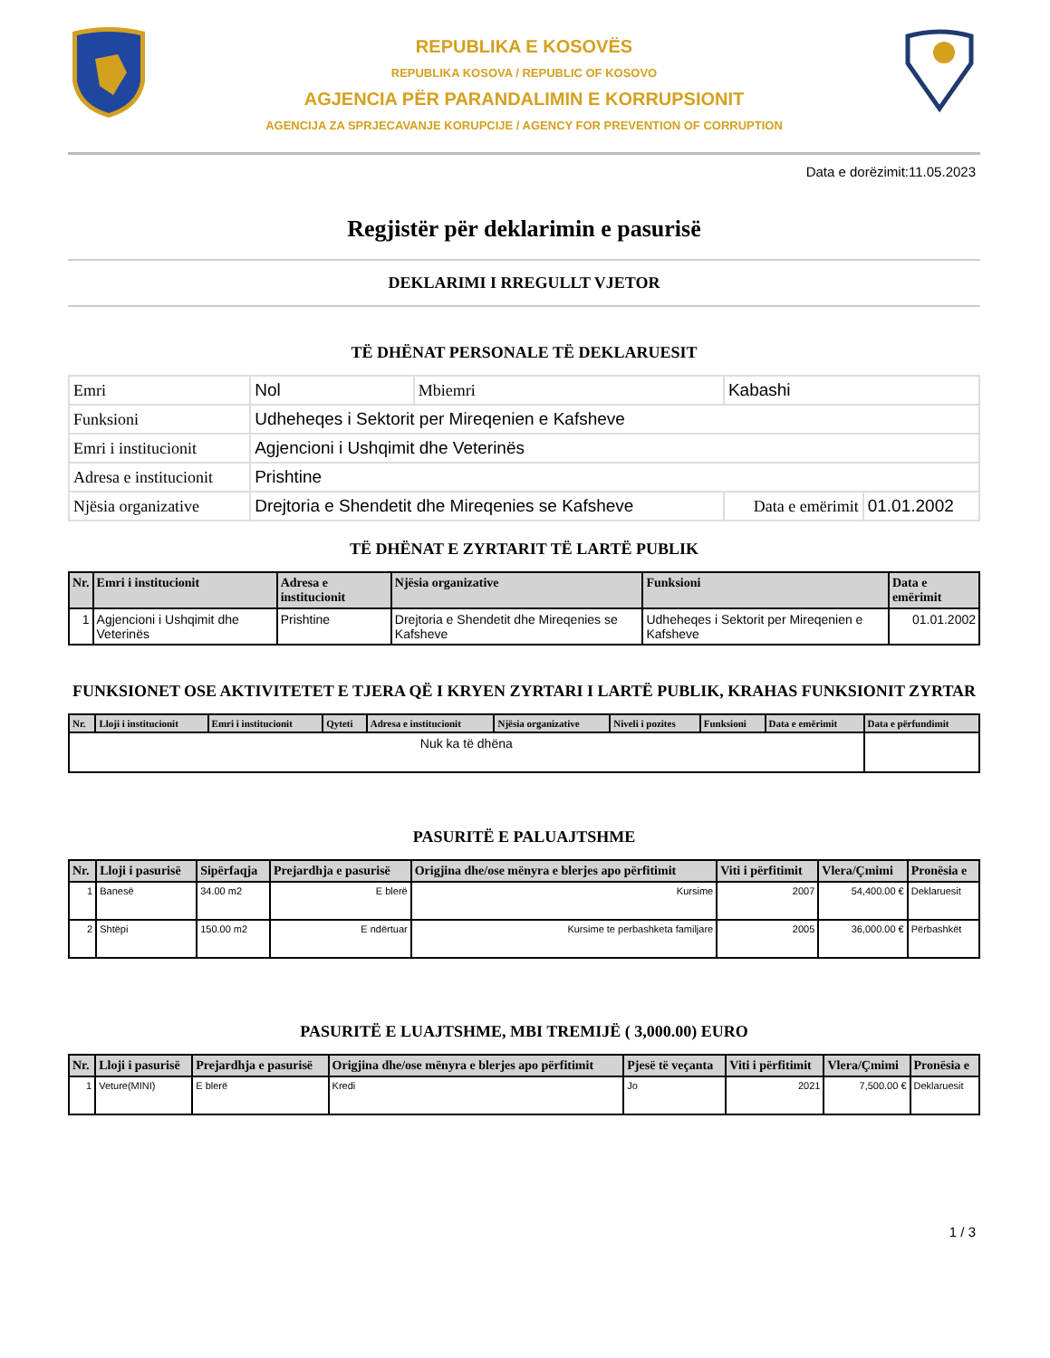REPUBLIKA E KOSOVËS
REPUBLIKA KOSOVA / REPUBLIC OF KOSOVO
AGJENCIA PËR PARANDALIMIN E KORRUPSIONIT
AGENCIJA ZA SPRJECAVANJE KORUPCIJE / AGENCY FOR PREVENTION OF CORRUPTION
Data e dorëzimit:11.05.2023
Regjistër për deklarimin e pasurisë
DEKLARIMI I RREGULLT VJETOR
TË DHËNAT PERSONALE TË DEKLARUESIT
| Emri | Nol | Mbiemri | Kabashi | |
| Funksioni | Udheheqes i Sektorit per Mireqenien e Kafsheve | | | |
| Emri i institucionit | Agjencioni i Ushqimit dhe Veterinës | | | |
| Adresa e institucionit | Prishtine | | | |
| Njësia organizative | Drejtoria e Shendetit dhe Mireqenies se Kafsheve | | Data e emërimit | 01.01.2002 |
TË DHËNAT E ZYRTARIT TË LARTË PUBLIK
| Nr. | Emri i institucionit | Adresa e institucionit | Njësia organizative | Funksioni | Data e emërimit |
| --- | --- | --- | --- | --- | --- |
| 1 | Agjencioni i Ushqimit dhe Veterinës | Prishtine | Drejtoria e Shendetit dhe Mireqenies se Kafsheve | Udheheqes i Sektorit per Mireqenien e Kafsheve | 01.01.2002 |
FUNKSIONET OSE AKTIVITETET E TJERA QË I KRYEN ZYRTARI I LARTË PUBLIK, KRAHAS FUNKSIONIT ZYRTAR
| Nr. | Lloji i institucionit | Emri i institucionit | Qyteti | Adresa e institucionit | Njësia organizative | Niveli i pozites | Funksioni | Data e emërimit | Data e përfundimit |
| --- | --- | --- | --- | --- | --- | --- | --- | --- | --- |
| Nuk ka të dhëna | | | | | | | | | |
PASURITË E PALUAJTSHME
| Nr. | Lloji i pasurisë | Sipërfaqja | Prejardhja e pasurisë | Origjina dhe/ose mënyra e blerjes apo përfitimit | Viti i përfitimit | Vlera/Çmimi | Pronësia e |
| --- | --- | --- | --- | --- | --- | --- | --- |
| 1 | Banesë | 34.00 m2 | E blerë | Kursime | 2007 | 54,400.00 € | Deklaruesit |
| 2 | Shtëpi | 150.00 m2 | E ndërtuar | Kursime te perbashketa familjare | 2005 | 36,000.00 € | Përbashkët |
PASURITË E LUAJTSHME, MBI TREMIJË ( 3,000.00) EURO
| Nr. | Lloji i pasurisë | Prejardhja e pasurisë | Origjina dhe/ose mënyra e blerjes apo përfitimit | Pjesë të veçanta | Viti i përfitimit | Vlera/Çmimi | Pronësia e |
| --- | --- | --- | --- | --- | --- | --- | --- |
| 1 | Veture(MINI) | E blerë | Kredi | Jo | 2021 | 7,500.00 € | Deklaruesit |
1 / 3